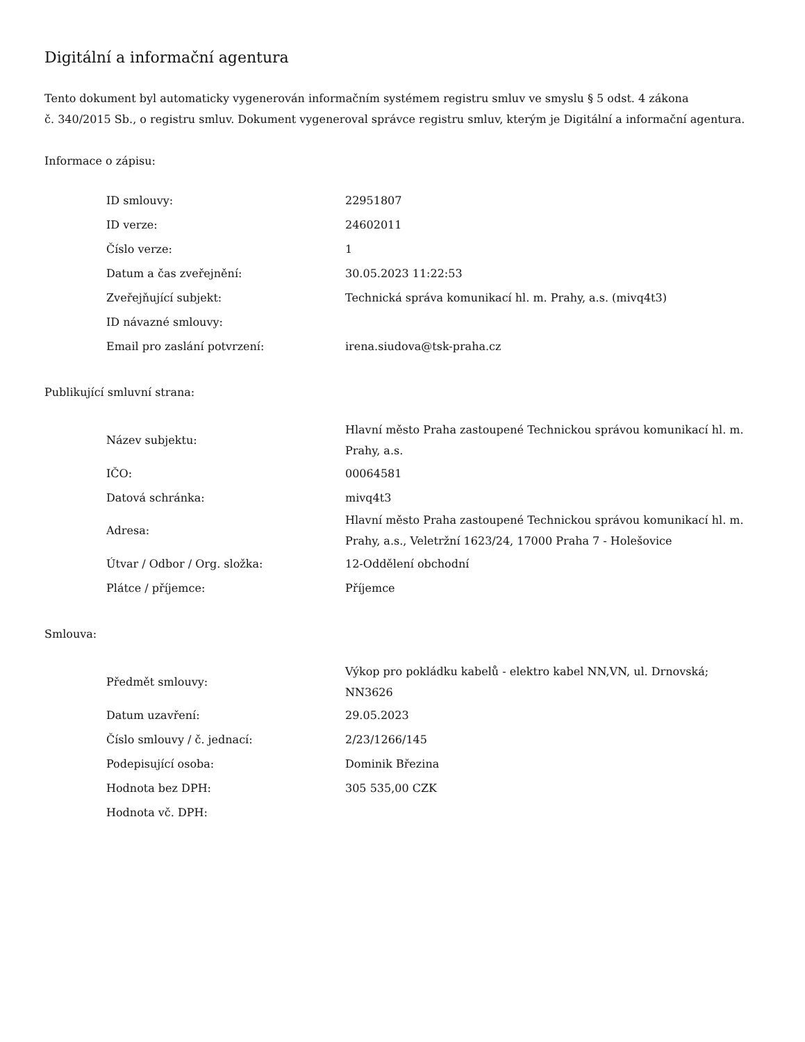Digitální a informační agentura
Tento dokument byl automaticky vygenerován informačním systémem registru smluv ve smyslu § 5 odst. 4 zákona
č. 340/2015 Sb., o registru smluv. Dokument vygeneroval správce registru smluv, kterým je Digitální a informační agentura.
Informace o zápisu:
| ID smlouvy: | 22951807 |
| ID verze: | 24602011 |
| Číslo verze: | 1 |
| Datum a čas zveřejnění: | 30.05.2023 11:22:53 |
| Zveřejňující subjekt: | Technická správa komunikací hl. m. Prahy, a.s. (mivq4t3) |
| ID návazné smlouvy: | |
| Email pro zaslání potvrzení: | irena.siudova@tsk-praha.cz |
Publikující smluvní strana:
| Název subjektu: | Hlavní město Praha zastoupené Technickou správou komunikací hl. m. Prahy, a.s. |
| IČO: | 00064581 |
| Datová schránka: | mivq4t3 |
| Adresa: | Hlavní město Praha zastoupené Technickou správou komunikací hl. m. Prahy, a.s., Veletržní 1623/24, 17000 Praha 7 - Holešovice |
| Útvar / Odbor / Org. složka: | 12-Oddělení obchodní |
| Plátce / příjemce: | Příjemce |
Smlouva:
| Předmět smlouvy: | Výkop pro pokládku kabelů - elektro kabel NN,VN, ul. Drnovská; NN3626 |
| Datum uzavření: | 29.05.2023 |
| Číslo smlouvy / č. jednací: | 2/23/1266/145 |
| Podepisující osoba: | Dominik Březina |
| Hodnota bez DPH: | 305 535,00 CZK |
| Hodnota vč. DPH: | |